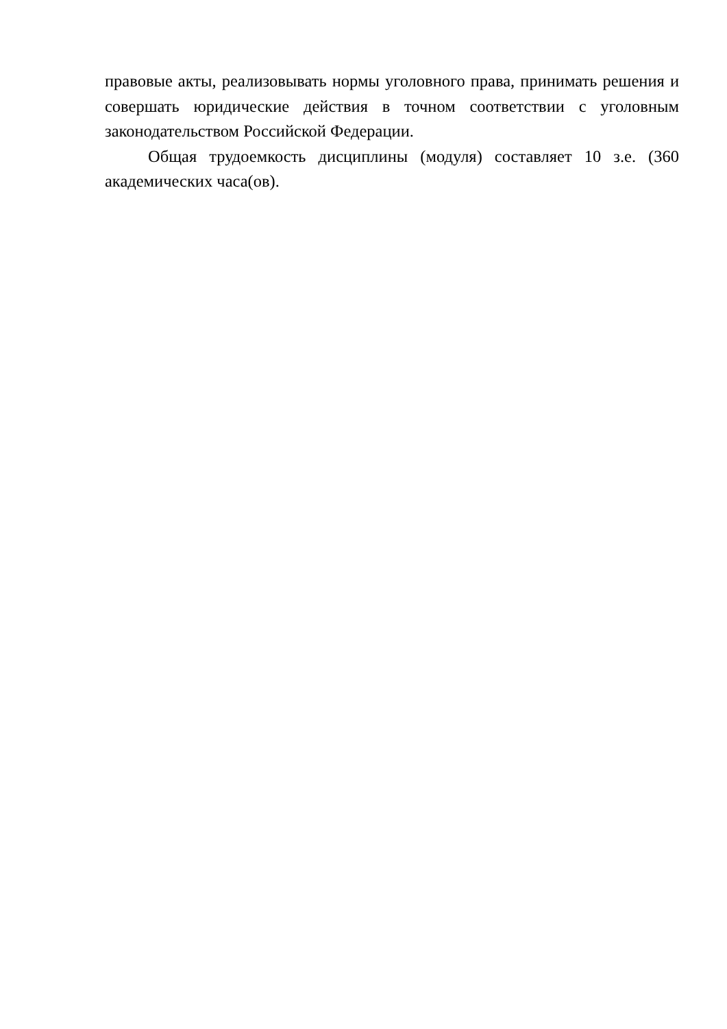правовые акты, реализовывать нормы уголовного права, принимать решения и совершать юридические действия в точном соответствии с уголовным законодательством Российской Федерации.
Общая трудоемкость дисциплины (модуля) составляет 10 з.е. (360 академических часа(ов).